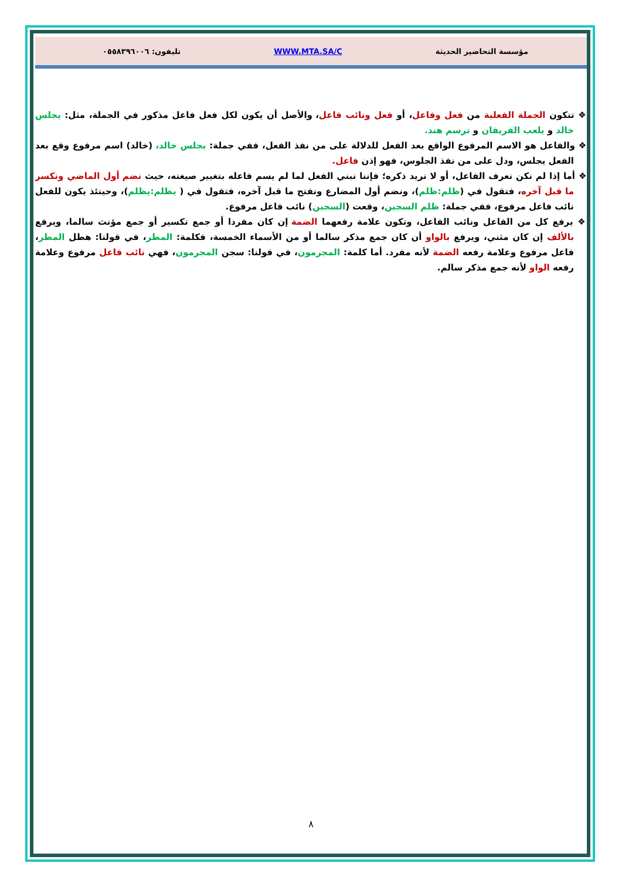مؤسسة التحاضير الحديثة WWW.MTA.SA/C تليفون: ٠٥٥٨٣٩٦٠٠٦
❖ تتكون الجملة الفعلية من فعل وفاعل، أو فعل ونائب فاعل، والأصل أن يكون لكل فعل فاعل مذكور في الجملة، مثل: يجلس خالد و يلعب الفريقان و ترسم هند.
❖ والفاعل هو الاسم المرفوع الواقع بعد الفعل للدلالة على من نفذ الفعل، ففي جملة: يجلس خالد، (خالد) اسم مرفوع وقع بعد الفعل يجلس، ودل على من نفذ الجلوس، فهو إذن فاعل.
❖ أما إذا لم نكن نعرف الفاعل، أو لا نريد ذكره؛ فإننا نبني الفعل لما لم يسم فاعله بتغيير صيغته، حيث نضم أول الماضي ونكسر ما قبل آخره، فتقول في (ظلم:ظلم)، ونضم أول المضارع ونفتح ما قبل آخره، فتقول في ( يظلم:يظلم)، وحينئذ يكون للفعل نائب فاعل مرفوع، ففي جملة: ظلم السجين، وقعت (السجين) نائب فاعل مرفوع.
❖ يرفع كل من الفاعل ونائب الفاعل، وتكون علامة رفعهما الضمة إن كان مفردا أو جمع تكسير أو جمع مؤنث سالما، ويرفع بالألف إن كان مثني، ويرفع بالواو أن كان جمع مذكر سالما أو من الأسماء الخمسة، فكلمة: المطر، في قولنا: هطل المطر، فاعل مرفوع وعلامة رفعه الضمة لأنه مفرد. أما كلمة: المجرمون، في قولنا: سجن المجرمون، فهي نائب فاعل مرفوع وعلامة رفعه الواو لأنه جمع مذكر سالم.
٨